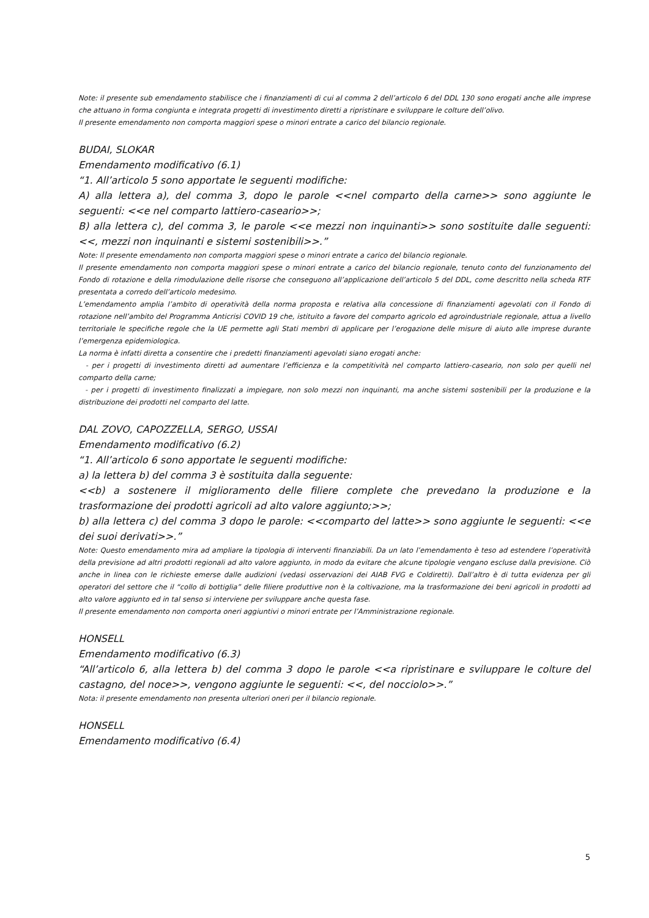Note: il presente sub emendamento stabilisce che i finanziamenti di cui al comma 2 dell’articolo 6 del DDL 130 sono erogati anche alle imprese che attuano in forma congiunta e integrata progetti di investimento diretti a ripristinare e sviluppare le colture dell’olivo.
Il presente emendamento non comporta maggiori spese o minori entrate a carico del bilancio regionale.
BUDAI, SLOKAR
Emendamento modificativo (6.1)
“1. All’articolo 5 sono apportate le seguenti modifiche:
A) alla lettera a), del comma 3, dopo le parole <<nel comparto della carne>> sono aggiunte le seguenti: <<e nel comparto lattiero-caseario>>;
B) alla lettera c), del comma 3, le parole <<e mezzi non inquinanti>> sono sostituite dalle seguenti: <<, mezzi non inquinanti e sistemi sostenibili>>.”
Note: Il presente emendamento non comporta maggiori spese o minori entrate a carico del bilancio regionale.
Il presente emendamento non comporta maggiori spese o minori entrate a carico del bilancio regionale, tenuto conto del funzionamento del Fondo di rotazione e della rimodulazione delle risorse che conseguono all’applicazione dell’articolo 5 del DDL, come descritto nella scheda RTF presentata a corredo dell’articolo medesimo.
L’emendamento amplia l’ambito di operatività della norma proposta e relativa alla concessione di finanziamenti agevolati con il Fondo di rotazione nell’ambito del Programma Anticrisi COVID 19 che, istituito a favore del comparto agricolo ed agroindustriale regionale, attua a livello territoriale le specifiche regole che la UE permette agli Stati membri di applicare per l’erogazione delle misure di aiuto alle imprese durante l’emergenza epidemiologica.
La norma è infatti diretta a consentire che i predetti finanziamenti agevolati siano erogati anche:
- per i progetti di investimento diretti ad aumentare l’efficienza e la competitività nel comparto lattiero-caseario, non solo per quelli nel comparto della carne;
- per i progetti di investimento finalizzati a impiegare, non solo mezzi non inquinanti, ma anche sistemi sostenibili per la produzione e la distribuzione dei prodotti nel comparto del latte.
DAL ZOVO, CAPOZZELLA, SERGO, USSAI
Emendamento modificativo (6.2)
“1. All’articolo 6 sono apportate le seguenti modifiche:
a) la lettera b) del comma 3 è sostituita dalla seguente:
<<b) a sostenere il miglioramento delle filiere complete che prevedano la produzione e la trasformazione dei prodotti agricoli ad alto valore aggiunto;>>;
b) alla lettera c) del comma 3 dopo le parole: <<comparto del latte>> sono aggiunte le seguenti: <<e dei suoi derivati>>.”
Note: Questo emendamento mira ad ampliare la tipologia di interventi finanziabili. Da un lato l’emendamento è teso ad estendere l’operatività della previsione ad altri prodotti regionali ad alto valore aggiunto, in modo da evitare che alcune tipologie vengano escluse dalla previsione. Ciò anche in linea con le richieste emerse dalle audizioni (vedasi osservazioni dei AIAB FVG e Coldiretti). Dall’altro è di tutta evidenza per gli operatori del settore che il “collo di bottiglia” delle filiere produttive non è la coltivazione, ma la trasformazione dei beni agricoli in prodotti ad alto valore aggiunto ed in tal senso si interviene per sviluppare anche questa fase.
Il presente emendamento non comporta oneri aggiuntivi o minori entrate per l’Amministrazione regionale.
HONSELL
Emendamento modificativo (6.3)
“All’articolo 6, alla lettera b) del comma 3 dopo le parole <<a ripristinare e sviluppare le colture del castagno, del noce>>, vengono aggiunte le seguenti: <<, del nocciolo>>.”
Nota: il presente emendamento non presenta ulteriori oneri per il bilancio regionale.
HONSELL
Emendamento modificativo (6.4)
5